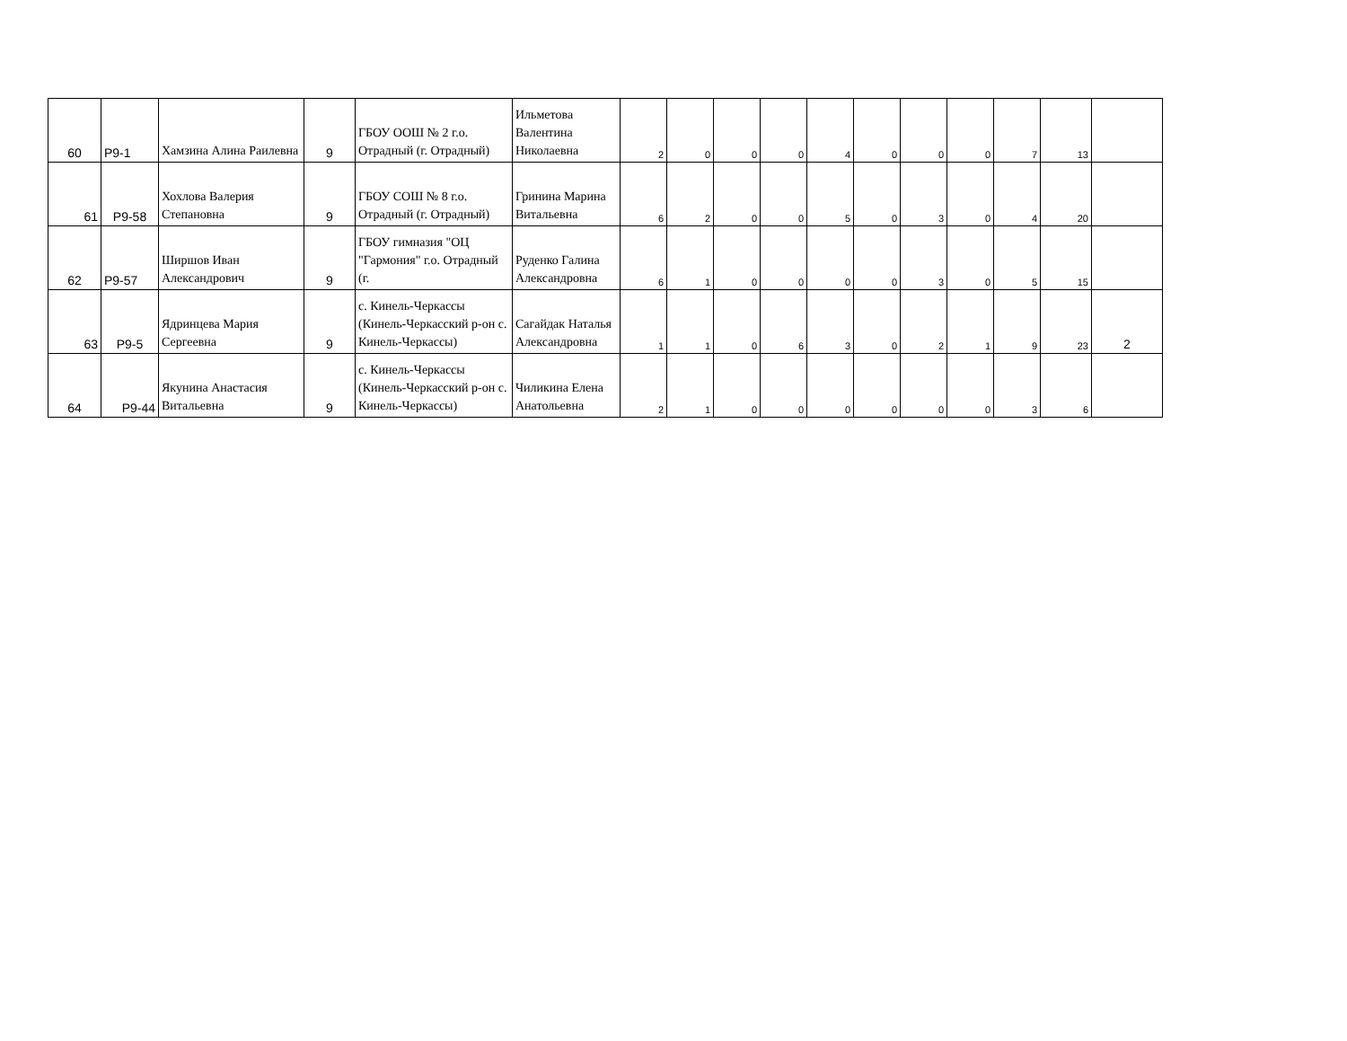| 60 | Р9-1 | Хамзина Алина Раилевна | 9 | ГБОУ ООШ № 2 г.о. Отрадный (г. Отрадный) | Ильметова Валентина Николаевна | 2 | 0 | 0 | 0 | 4 | 0 | 0 | 0 | 7 | 13 | |
| 61 | Р9-58 | Хохлова Валерия Степановна | 9 | ГБОУ СОШ № 8 г.о. Отрадный (г. Отрадный) | Гринина Марина Витальевна | 6 | 2 | 0 | 0 | 5 | 0 | 3 | 0 | 4 | 20 | |
| 62 | Р9-57 | Ширшов Иван Александрович | 9 | ГБОУ гимназия "ОЦ "Гармония" г.о. Отрадный (г. | Руденко Галина Александровна | 6 | 1 | 0 | 0 | 0 | 0 | 3 | 0 | 5 | 15 | |
| 63 | Р9-5 | Ядринцева Мария Сергеевна | 9 | с. Кинель-Черкассы (Кинель-Черкасский р-он с. Кинель-Черкассы) | Сагайдак Наталья Александровна | 1 | 1 | 0 | 6 | 3 | 0 | 2 | 1 | 9 | 23 | 2 |
| 64 | Р9-44 | Якунина Анастасия Витальевна | 9 | с. Кинель-Черкассы (Кинель-Черкасский р-он с. Кинель-Черкассы) | Чиликина Елена Анатольевна | 2 | 1 | 0 | 0 | 0 | 0 | 0 | 0 | 3 | 6 | |